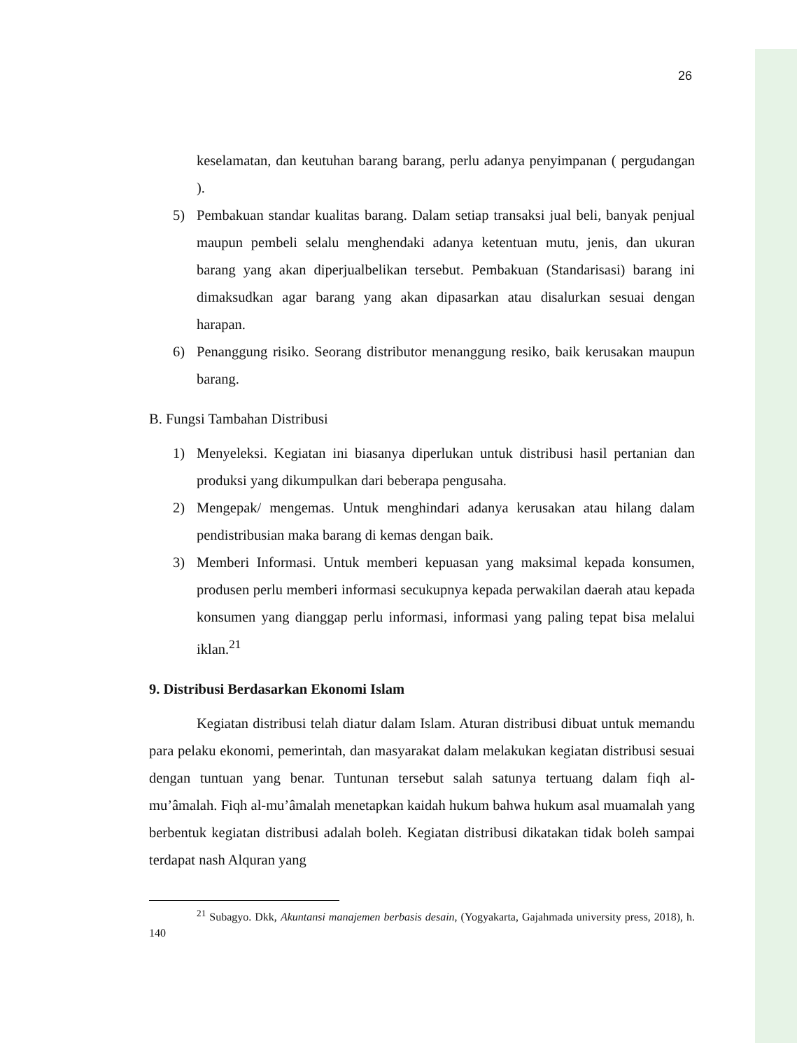26
keselamatan, dan keutuhan barang barang, perlu adanya penyimpanan ( pergudangan ).
5) Pembakuan standar kualitas barang. Dalam setiap transaksi jual beli, banyak penjual maupun pembeli selalu menghendaki adanya ketentuan mutu, jenis, dan ukuran barang yang akan diperjualbelikan tersebut. Pembakuan (Standarisasi) barang ini dimaksudkan agar barang yang akan dipasarkan atau disalurkan sesuai dengan harapan.
6) Penanggung risiko. Seorang distributor menanggung resiko, baik kerusakan maupun barang.
B. Fungsi Tambahan Distribusi
1) Menyeleksi. Kegiatan ini biasanya diperlukan untuk distribusi hasil pertanian dan produksi yang dikumpulkan dari beberapa pengusaha.
2) Mengepak/ mengemas. Untuk menghindari adanya kerusakan atau hilang dalam pendistribusian maka barang di kemas dengan baik.
3) Memberi Informasi. Untuk memberi kepuasan yang maksimal kepada konsumen, produsen perlu memberi informasi secukupnya kepada perwakilan daerah atau kepada konsumen yang dianggap perlu informasi, informasi yang paling tepat bisa melalui iklan.<sup>21</sup>
9. Distribusi Berdasarkan Ekonomi Islam
Kegiatan distribusi telah diatur dalam Islam. Aturan distribusi dibuat untuk memandu para pelaku ekonomi, pemerintah, dan masyarakat dalam melakukan kegiatan distribusi sesuai dengan tuntuan yang benar. Tuntunan tersebut salah satunya tertuang dalam fiqh al-mu’âmalah. Fiqh al-mu’âmalah menetapkan kaidah hukum bahwa hukum asal muamalah yang berbentuk kegiatan distribusi adalah boleh. Kegiatan distribusi dikatakan tidak boleh sampai terdapat nash Alquran yang
<sup>21</sup> Subagyo. Dkk, Akuntansi manajemen berbasis desain, (Yogyakarta, Gajahmada university press, 2018), h. 140